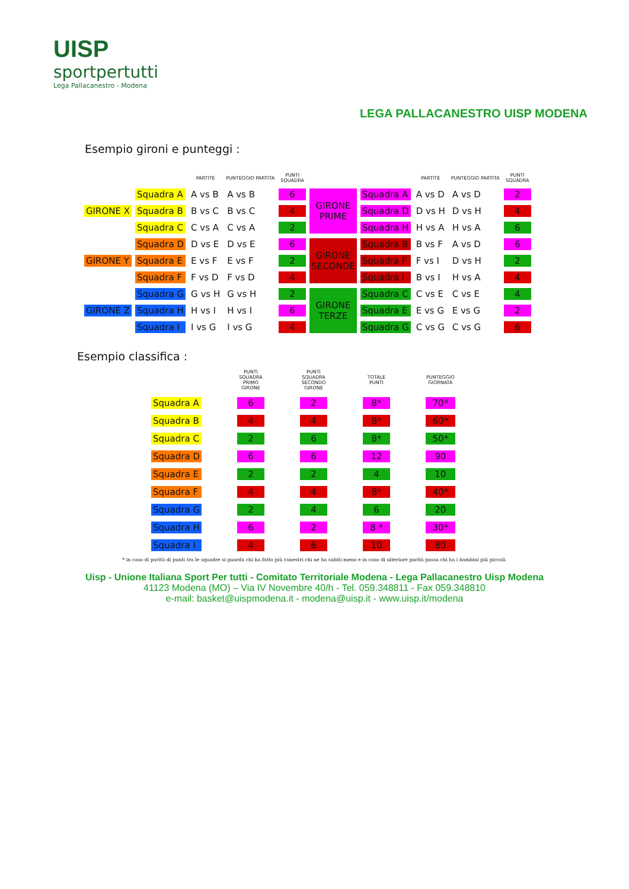UISP
sportpertutti
Lega Pallacanestro - Modena
LEGA PALLACANESTRO UISP MODENA
Esempio gironi e punteggi :
| | | PARTITE | PUNTEGGIO PARTITA | PUNTI SQUADRA | | | PARTITE | PUNTEGGIO PARTITA | PUNTI SQUADRA |
| --- | --- | --- | --- | --- | --- | --- | --- | --- | --- |
| | Squadra A | A vs B | A vs B | 6 | GIRONE PRIME | Squadra A | A vs D | A vs D | 2 |
| GIRONE X | Squadra B | B vs C | B vs C | 4 | | Squadra D | D vs H | D vs H | 4 |
| | Squadra C | C vs A | C vs A | 2 | | Squadra H | H vs A | H vs A | 6 |
| | Squadra D | D vs E | D vs E | 6 | GIRONE SECONDE | Squadra B | B vs F | A vs D | 6 |
| GIRONE Y | Squadra E | E vs F | E vs F | 2 | | Squadra F | F vs I | D vs H | 2 |
| | Squadra F | F vs D | F vs D | 4 | | Squadra I | B vs I | H vs A | 4 |
| | Squadra G | G vs H | G vs H | 2 | GIRONE TERZE | Squadra C | C vs E | C vs E | 4 |
| GIRONE Z | Squadra H | H vs I | H vs I | 6 | | Squadra E | E vs G | E vs G | 2 |
| | Squadra I | I vs G | I vs G | 4 | | Squadra G | C vs G | C vs G | 6 |
Esempio classifica :
| | PUNTI SQUADRA PRIMO GIRONE | PUNTI SQUADRA SECONDO GIRONE | TOTALE PUNTI | PUNTEGGIO GIORNATA |
| --- | --- | --- | --- | --- |
| Squadra A | 6 | 2 | 8* | 70* |
| Squadra B | 4 | 4 | 8* | 60* |
| Squadra C | 2 | 6 | 8* | 50* |
| Squadra D | 6 | 6 | 12 | 90 |
| Squadra E | 2 | 2 | 4 | 10 |
| Squadra F | 4 | 4 | 8* | 40* |
| Squadra G | 2 | 4 | 6 | 20 |
| Squadra H | 6 | 2 | 8 * | 30* |
| Squadra I | 4 | 6 | 10 | 80 |
* in caso di parità di punti tra le squadre si guarda chi ha fatto più canestri chi ne ha subiti meno e in caso di ulteriore parità passa chi ha i bambini più piccoli.
Uisp - Unione Italiana Sport Per tutti - Comitato Territoriale Modena - Lega Pallacanestro Uisp Modena
41123 Modena (MO) – Via IV Novembre 40/h - Tel. 059.348811 - Fax 059.348810
e-mail: basket@uispmodena.it - modena@uisp.it - www.uisp.it/modena